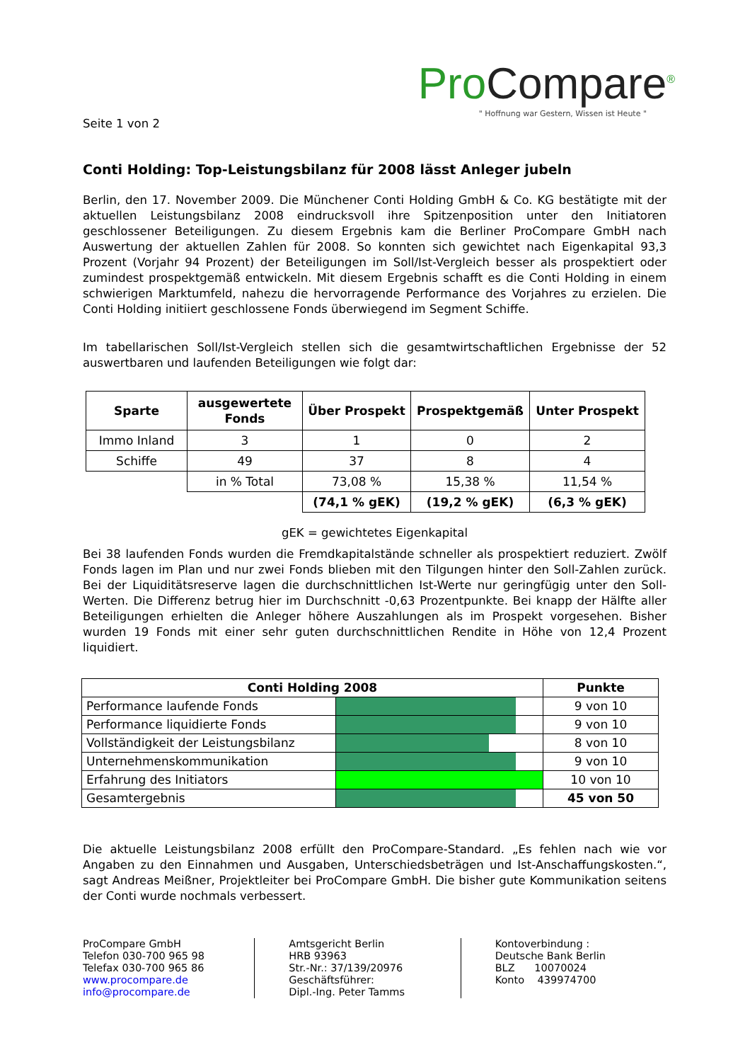ProCompare<sup>®</sup>
" Hoffnung war Gestern, Wissen ist Heute "
Seite 1 von 2
Conti Holding: Top-Leistungsbilanz für 2008 lässt Anleger jubeln
Berlin, den 17. November 2009. Die Münchener Conti Holding GmbH & Co. KG bestätigte mit der aktuellen Leistungsbilanz 2008 eindrucksvoll ihre Spitzenposition unter den Initiatoren geschlossener Beteiligungen. Zu diesem Ergebnis kam die Berliner ProCompare GmbH nach Auswertung der aktuellen Zahlen für 2008. So konnten sich gewichtet nach Eigenkapital 93,3 Prozent (Vorjahr 94 Prozent) der Beteiligungen im Soll/Ist-Vergleich besser als prospektiert oder zumindest prospektgemäß entwickeln. Mit diesem Ergebnis schafft es die Conti Holding in einem schwierigen Marktumfeld, nahezu die hervorragende Performance des Vorjahres zu erzielen. Die Conti Holding initiiert geschlossene Fonds überwiegend im Segment Schiffe.
Im tabellarischen Soll/Ist-Vergleich stellen sich die gesamtwirtschaftlichen Ergebnisse der 52 auswertbaren und laufenden Beteiligungen wie folgt dar:
| Sparte | ausgewertete Fonds | Über Prospekt | Prospektgemäß | Unter Prospekt |
| --- | --- | --- | --- | --- |
| Immo Inland | 3 | 1 | 0 | 2 |
| Schiffe | 49 | 37 | 8 | 4 |
| | in % Total | 73,08 % | 15,38 % | 11,54 % |
| | | (74,1 % gEK) | (19,2 % gEK) | (6,3 % gEK) |
gEK = gewichtetes Eigenkapital
Bei 38 laufenden Fonds wurden die Fremdkapitalstände schneller als prospektiert reduziert. Zwölf Fonds lagen im Plan und nur zwei Fonds blieben mit den Tilgungen hinter den Soll-Zahlen zurück. Bei der Liquiditätsreserve lagen die durchschnittlichen Ist-Werte nur geringfügig unter den Soll-Werten. Die Differenz betrug hier im Durchschnitt -0,63 Prozentpunkte. Bei knapp der Hälfte aller Beteiligungen erhielten die Anleger höhere Auszahlungen als im Prospekt vorgesehen. Bisher wurden 19 Fonds mit einer sehr guten durchschnittlichen Rendite in Höhe von 12,4 Prozent liquidiert.
| Conti Holding 2008 | | Punkte |
| --- | --- | --- |
| Performance laufende Fonds | | 9 von 10 |
| Performance liquidierte Fonds | | 9 von 10 |
| Vollständigkeit der Leistungsbilanz | | 8 von 10 |
| Unternehmenskommunikation | | 9 von 10 |
| Erfahrung des Initiators | | 10 von 10 |
| Gesamtergebnis | | 45 von 50 |
Die aktuelle Leistungsbilanz 2008 erfüllt den ProCompare-Standard. „Es fehlen nach wie vor Angaben zu den Einnahmen und Ausgaben, Unterschiedsbeträgen und Ist-Anschaffungskosten.“, sagt Andreas Meißner, Projektleiter bei ProCompare GmbH. Die bisher gute Kommunikation seitens der Conti wurde nochmals verbessert.
ProCompare GmbH
Telefon 030-700 965 98
Telefax 030-700 965 86
www.procompare.de
info@procompare.de
Amtsgericht Berlin
HRB 93963
Str.-Nr.: 37/139/20976
Geschäftsführer:
Dipl.-Ing. Peter Tamms
Kontoverbindung :
Deutsche Bank Berlin
BLZ 10070024
Konto 439974700